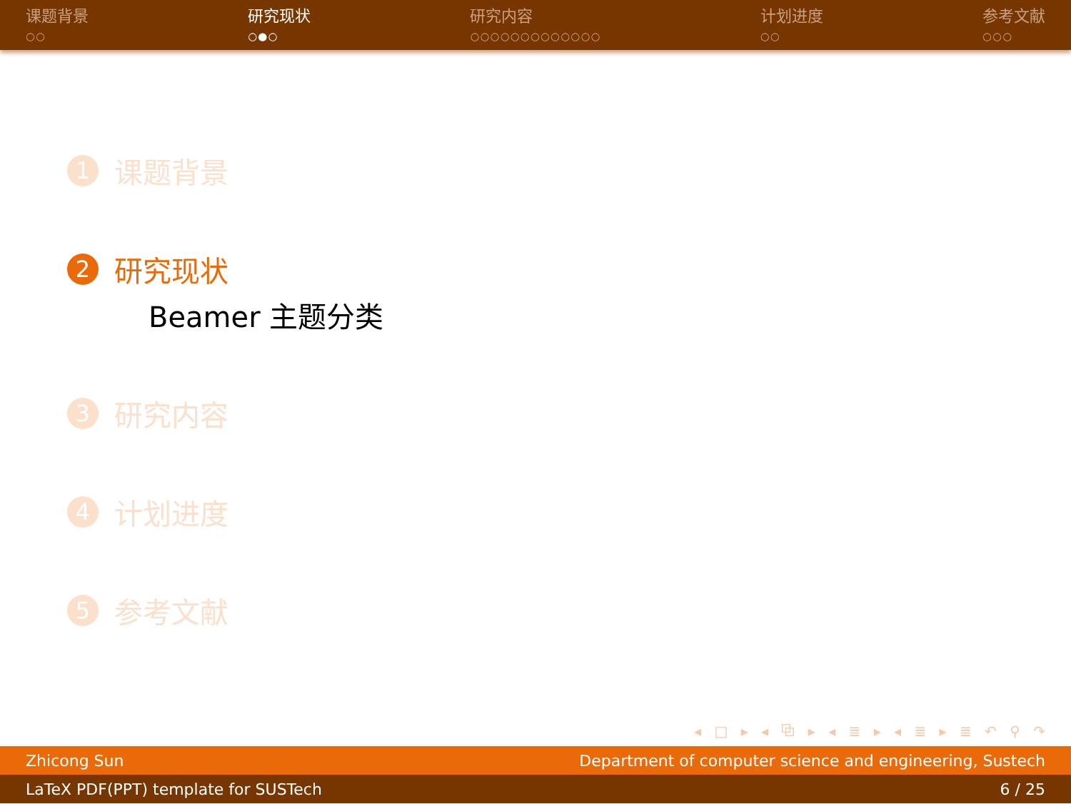课题背景
○○
研究现状
○●○
研究内容
○○○○○○○○○○○○○
计划进度
○○
参考文献
○○○
1 课题背景
2 研究现状
Beamer 主题分类
3 研究内容
4 计划进度
5 参考文献
◂ □ ▸ ◂ ⧉ ▸ ◂ ≣ ▸ ◂ ≣ ▸ ≣ ↶ ⚲ ↷
Zhicong Sun Department of computer science and engineering, Sustech
LaTeX PDF(PPT) template for SUSTech 6 / 25